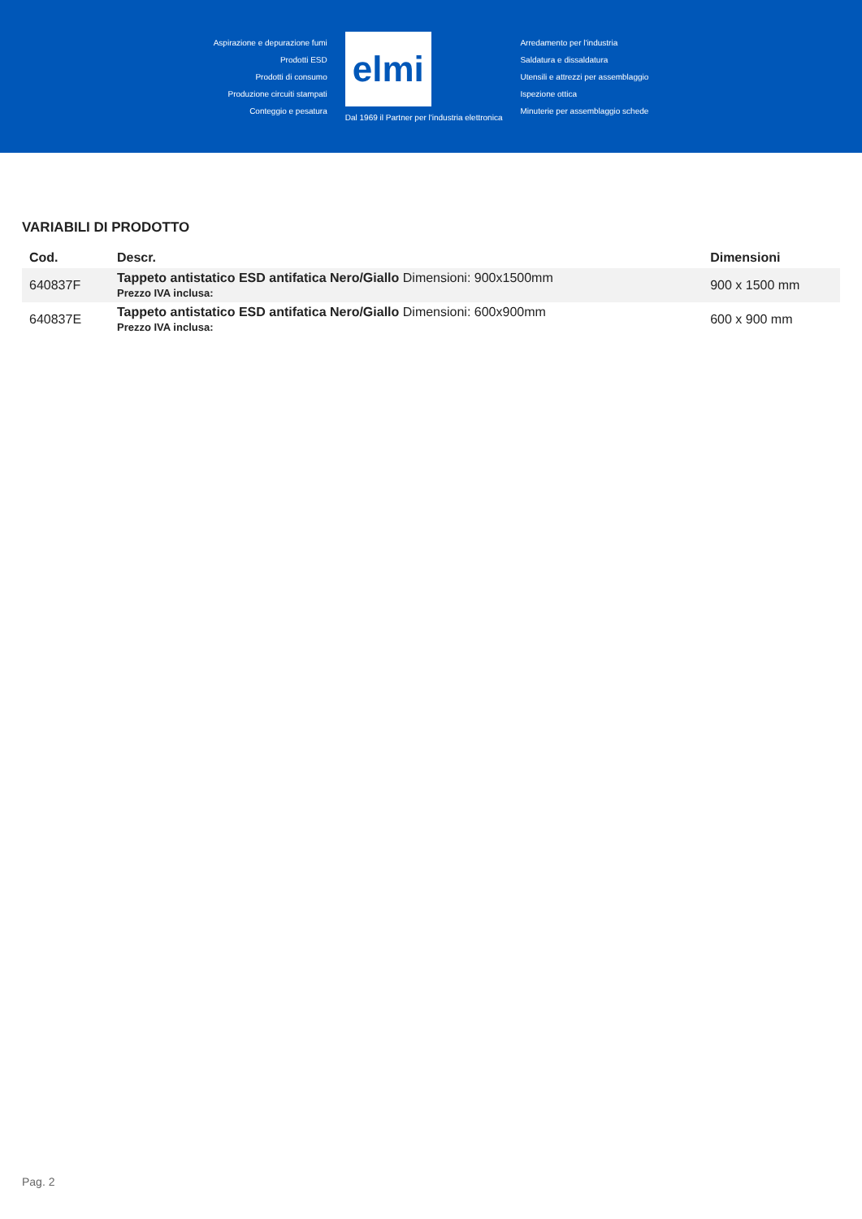Aspirazione e depurazione fumi
Prodotti ESD
Prodotti di consumo
Produzione circuiti stampati
Conteggio e pesatura
elmi
Dal 1969 il Partner per l'industria elettronica
Arredamento per l'industria
Saldatura e dissaldatura
Utensili e attrezzi per assemblaggio
Ispezione ottica
Minuterie per assemblaggio schede
VARIABILI DI PRODOTTO
| Cod. | Descr. | Dimensioni |
| --- | --- | --- |
| 640837F | Tappeto antistatico ESD antifatica Nero/Giallo Dimensioni: 900x1500mm Prezzo IVA inclusa: | 900 x 1500 mm |
| 640837E | Tappeto antistatico ESD antifatica Nero/Giallo Dimensioni: 600x900mm Prezzo IVA inclusa: | 600 x 900 mm |
Pag. 2